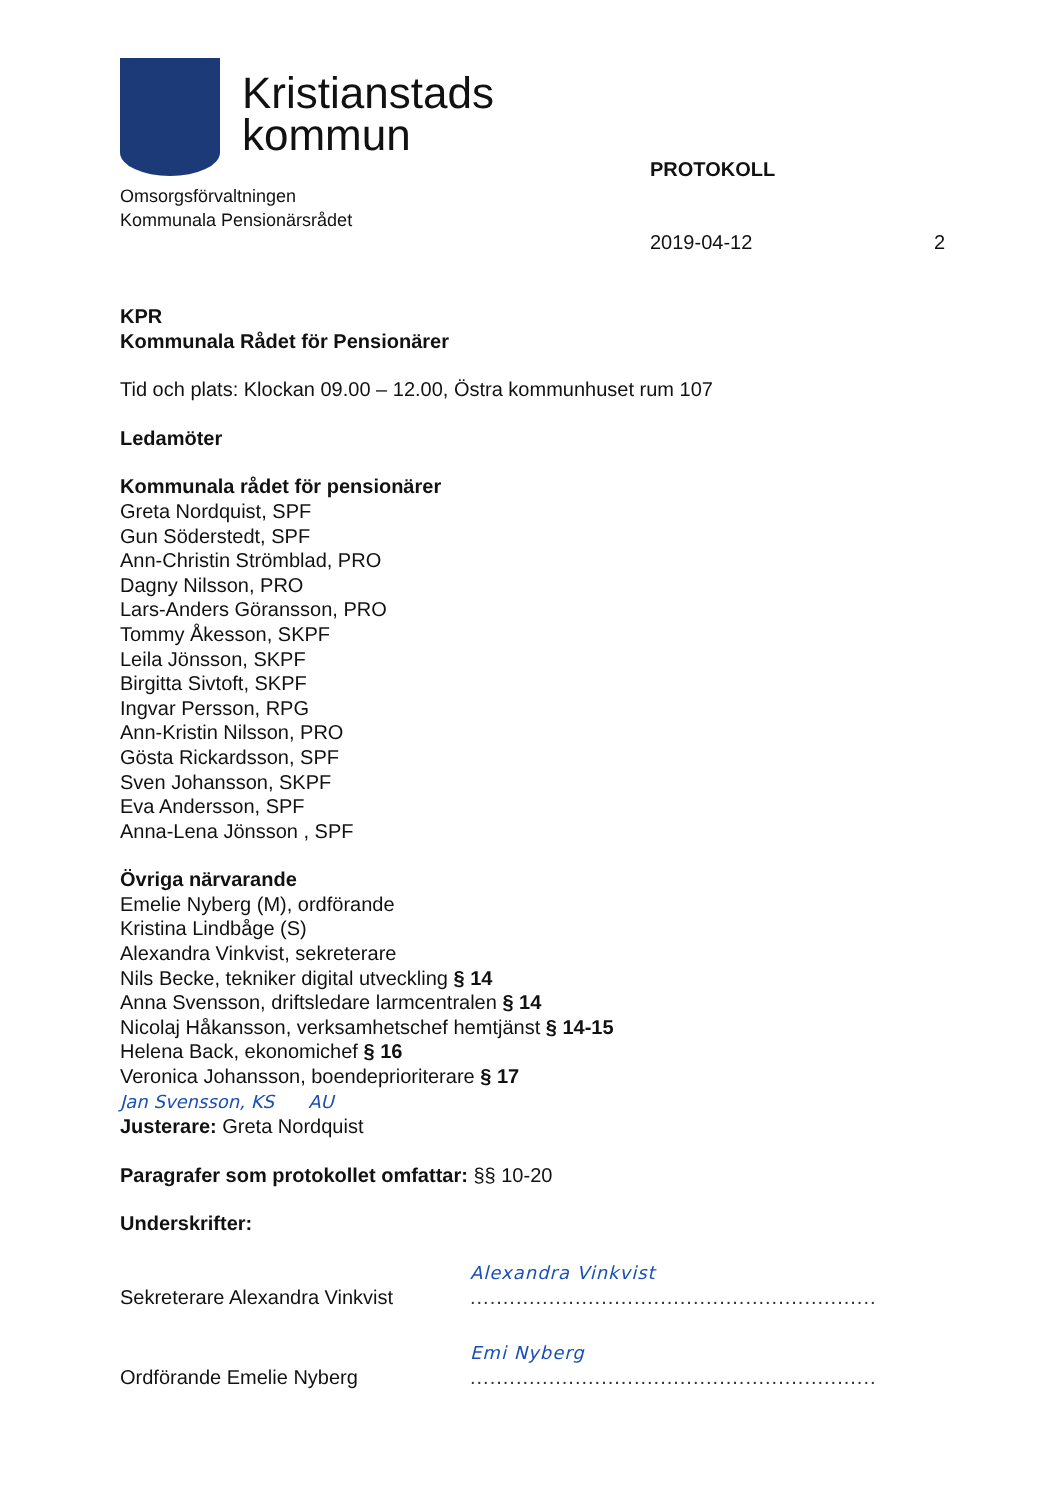Kristianstads
kommun
Omsorgsförvaltningen
Kommunala Pensionärsrådet
PROTOKOLL
2019-04-12 2
KPR
Kommunala Rådet för Pensionärer
Tid och plats: Klockan 09.00 – 12.00, Östra kommunhuset rum 107
Ledamöter
Kommunala rådet för pensionärer
Greta Nordquist, SPF
Gun Söderstedt, SPF
Ann-Christin Strömblad, PRO
Dagny Nilsson, PRO
Lars-Anders Göransson, PRO
Tommy Åkesson, SKPF
Leila Jönsson, SKPF
Birgitta Sivtoft, SKPF
Ingvar Persson, RPG
Ann-Kristin Nilsson, PRO
Gösta Rickardsson, SPF
Sven Johansson, SKPF
Eva Andersson, SPF
Anna-Lena Jönsson , SPF
Övriga närvarande
Emelie Nyberg (M), ordförande
Kristina Lindbåge (S)
Alexandra Vinkvist, sekreterare
Nils Becke, tekniker digital utveckling § 14
Anna Svensson, driftsledare larmcentralen § 14
Nicolaj Håkansson, verksamhetschef hemtjänst § 14-15
Helena Back, ekonomichef § 16
Veronica Johansson, boendeprioriterare § 17
Jan Svensson, KS AU
Justerare: Greta Nordquist
Paragrafer som protokollet omfattar: §§ 10-20
Underskrifter:
Sekreterare Alexandra Vinkvist Alexandra Vinkvist
..............................................................
Ordförande Emelie Nyberg Emi Nyberg
..............................................................